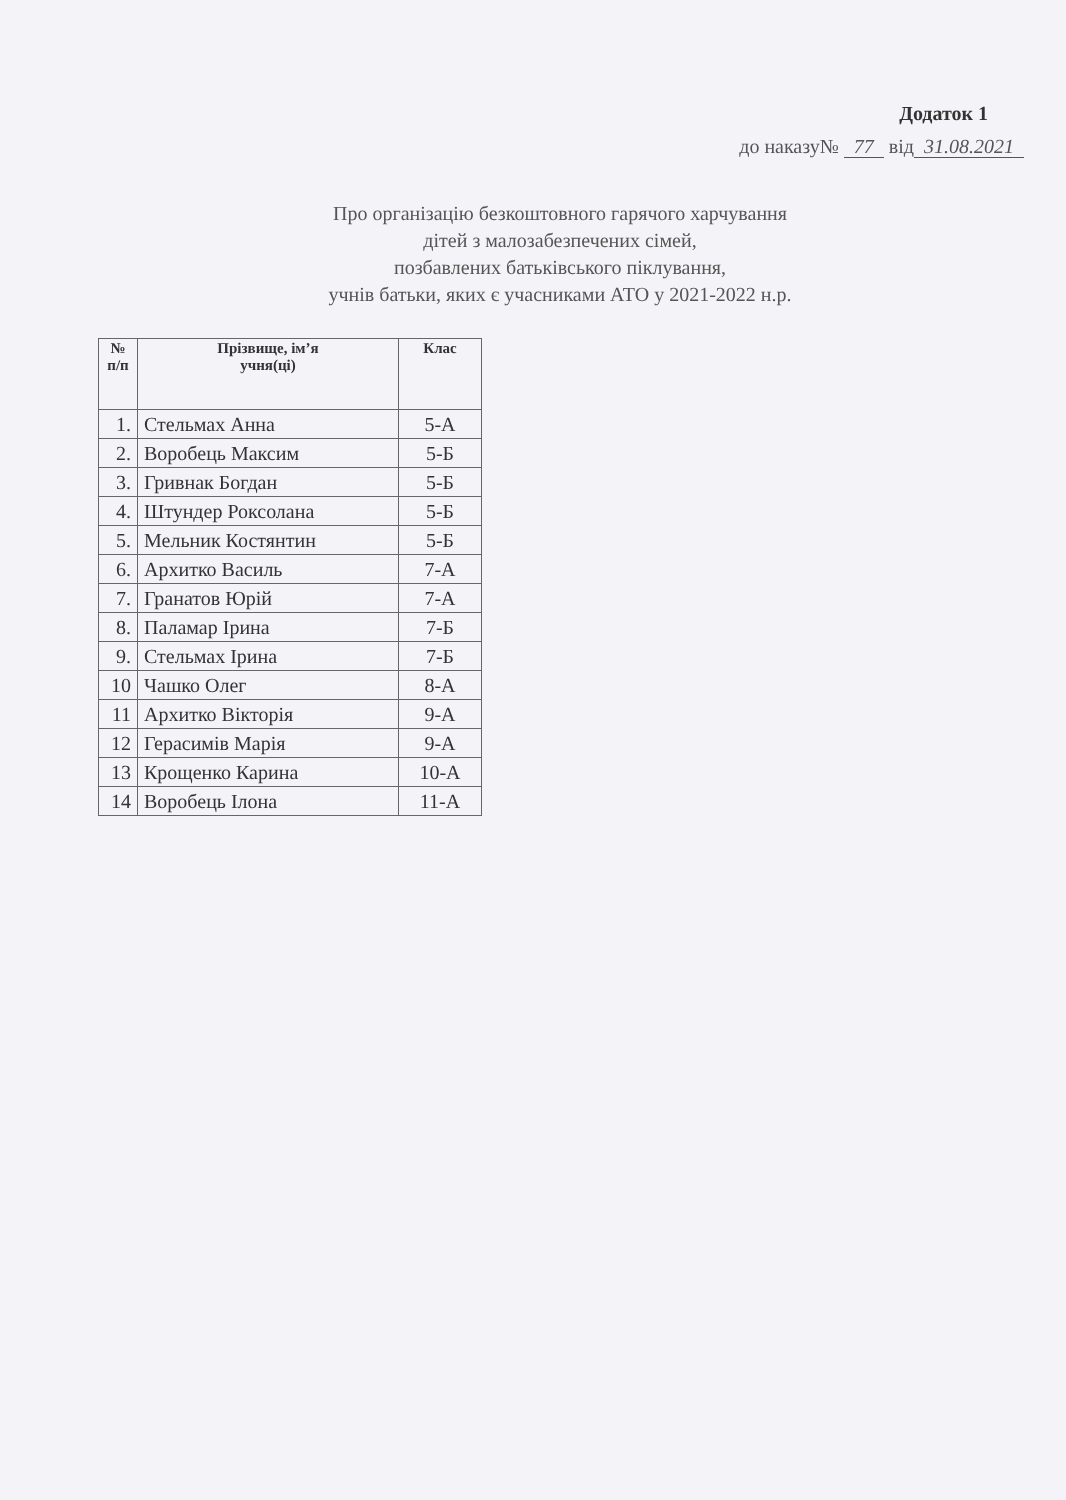Додаток 1
до наказу№ 77 від 31.08.2021
Про організацію безкоштовного гарячого харчування
дітей з малозабезпечених сімей,
позбавлених батьківського піклування,
учнів батьки, яких є учасниками АТО у 2021-2022 н.р.
| № п/п | Прізвище, ім’я учня(ці) | Клас |
| --- | --- | --- |
| 1. | Стельмах Анна | 5-А |
| 2. | Воробець Максим | 5-Б |
| 3. | Гривнак Богдан | 5-Б |
| 4. | Штундер Роксолана | 5-Б |
| 5. | Мельник Костянтин | 5-Б |
| 6. | Архитко Василь | 7-А |
| 7. | Гранатов Юрій | 7-А |
| 8. | Паламар Ірина | 7-Б |
| 9. | Стельмах Ірина | 7-Б |
| 10 | Чашко Олег | 8-А |
| 11 | Архитко Вікторія | 9-А |
| 12 | Герасимів Марія | 9-А |
| 13 | Крощенко Карина | 10-А |
| 14 | Воробець Ілона | 11-А |